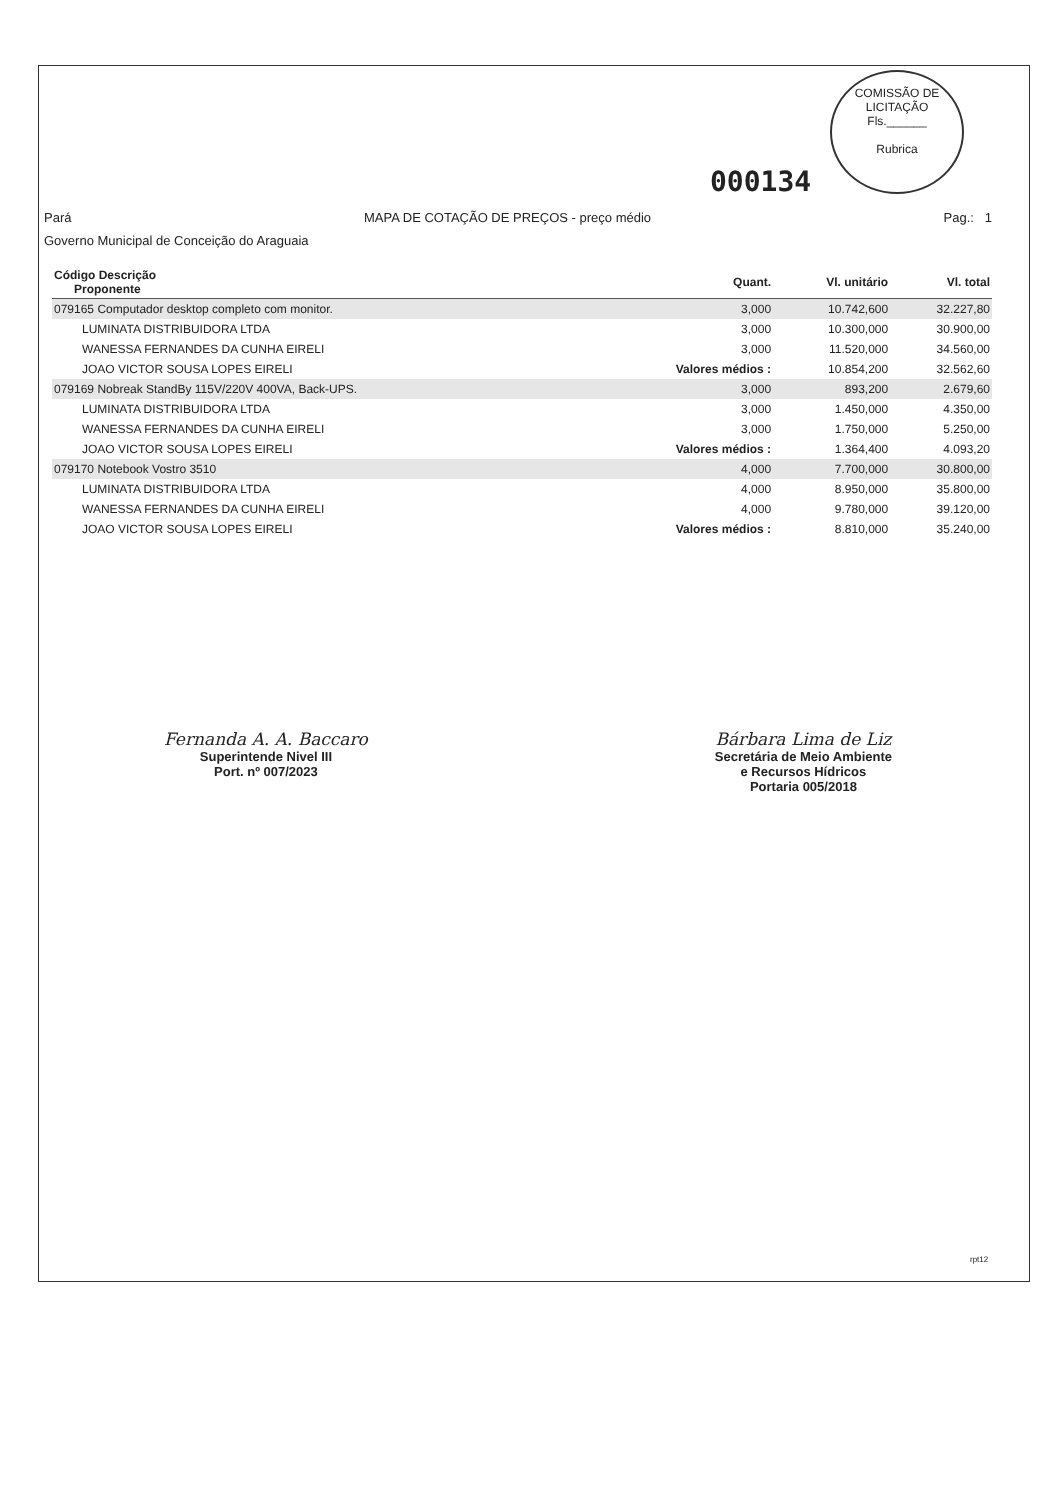COMISSÃO DE LICITAÇÃO
Fls.______
Rubrica
000134
Pará
MAPA DE COTAÇÃO DE PREÇOS - preço médio
Pag.: 1
Governo Municipal de Conceição do Araguaia
| Código Descrição Proponente | Quant. | Vl. unitário | Vl. total |
| --- | --- | --- | --- |
| 079165 Computador desktop completo com monitor. | 3,000 | 10.742,600 | 32.227,80 |
| LUMINATA DISTRIBUIDORA LTDA | 3,000 | 10.300,000 | 30.900,00 |
| WANESSA FERNANDES DA CUNHA EIRELI | 3,000 | 11.520,000 | 34.560,00 |
| JOAO VICTOR SOUSA LOPES EIRELI | Valores médios : | 10.854,200 | 32.562,60 |
| 079169 Nobreak StandBy 115V/220V 400VA, Back-UPS. | 3,000 | 893,200 | 2.679,60 |
| LUMINATA DISTRIBUIDORA LTDA | 3,000 | 1.450,000 | 4.350,00 |
| WANESSA FERNANDES DA CUNHA EIRELI | 3,000 | 1.750,000 | 5.250,00 |
| JOAO VICTOR SOUSA LOPES EIRELI | Valores médios : | 1.364,400 | 4.093,20 |
| 079170 Notebook Vostro 3510 | 4,000 | 7.700,000 | 30.800,00 |
| LUMINATA DISTRIBUIDORA LTDA | 4,000 | 8.950,000 | 35.800,00 |
| WANESSA FERNANDES DA CUNHA EIRELI | 4,000 | 9.780,000 | 39.120,00 |
| JOAO VICTOR SOUSA LOPES EIRELI | Valores médios : | 8.810,000 | 35.240,00 |
Fernanda A. A. Baccaro
Superintende Nivel III
Port. nº 007/2023
Bárbara Lima de Liz
Secretária de Meio Ambiente
e Recursos Hídricos
Portaria 005/2018
rpt12